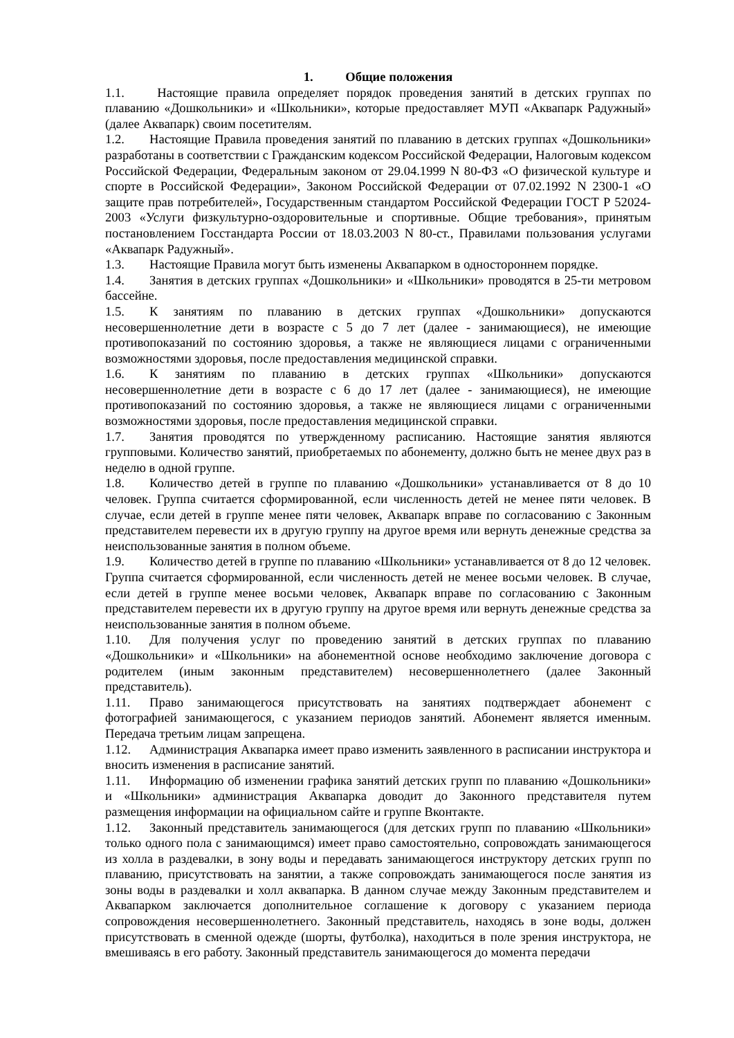1. Общие положения
1.1. Настоящие правила определяет порядок проведения занятий в детских группах по плаванию «Дошкольники» и «Школьники», которые предоставляет МУП «Аквапарк Радужный» (далее Аквапарк) своим посетителям.
1.2. Настоящие Правила проведения занятий по плаванию в детских группах «Дошкольники» разработаны в соответствии с Гражданским кодексом Российской Федерации, Налоговым кодексом Российской Федерации, Федеральным законом от 29.04.1999 N 80-ФЗ «О физической культуре и спорте в Российской Федерации», Законом Российской Федерации от 07.02.1992 N 2300-1 «О защите прав потребителей», Государственным стандартом Российской Федерации ГОСТ Р 52024-2003 «Услуги физкультурно-оздоровительные и спортивные. Общие требования», принятым постановлением Госстандарта России от 18.03.2003 N 80-ст., Правилами пользования услугами «Аквапарк Радужный».
1.3. Настоящие Правила могут быть изменены Аквапарком в одностороннем порядке.
1.4. Занятия в детских группах «Дошкольники» и «Школьники» проводятся в 25-ти метровом бассейне.
1.5. К занятиям по плаванию в детских группах «Дошкольники» допускаются несовершеннолетние дети в возрасте с 5 до 7 лет (далее - занимающиеся), не имеющие противопоказаний по состоянию здоровья, а также не являющиеся лицами с ограниченными возможностями здоровья, после предоставления медицинской справки.
1.6. К занятиям по плаванию в детских группах «Школьники» допускаются несовершеннолетние дети в возрасте с 6 до 17 лет (далее - занимающиеся), не имеющие противопоказаний по состоянию здоровья, а также не являющиеся лицами с ограниченными возможностями здоровья, после предоставления медицинской справки.
1.7. Занятия проводятся по утвержденному расписанию. Настоящие занятия являются групповыми. Количество занятий, приобретаемых по абонементу, должно быть не менее двух раз в неделю в одной группе.
1.8. Количество детей в группе по плаванию «Дошкольники» устанавливается от 8 до 10 человек. Группа считается сформированной, если численность детей не менее пяти человек. В случае, если детей в группе менее пяти человек, Аквапарк вправе по согласованию с Законным представителем перевести их в другую группу на другое время или вернуть денежные средства за неиспользованные занятия в полном объеме.
1.9. Количество детей в группе по плаванию «Школьники» устанавливается от 8 до 12 человек. Группа считается сформированной, если численность детей не менее восьми человек. В случае, если детей в группе менее восьми человек, Аквапарк вправе по согласованию с Законным представителем перевести их в другую группу на другое время или вернуть денежные средства за неиспользованные занятия в полном объеме.
1.10. Для получения услуг по проведению занятий в детских группах по плаванию «Дошкольники» и «Школьники» на абонементной основе необходимо заключение договора с родителем (иным законным представителем) несовершеннолетнего (далее Законный представитель).
1.11. Право занимающегося присутствовать на занятиях подтверждает абонемент с фотографией занимающегося, с указанием периодов занятий. Абонемент является именным. Передача третьим лицам запрещена.
1.12. Администрация Аквапарка имеет право изменить заявленного в расписании инструктора и вносить изменения в расписание занятий.
1.11. Информацию об изменении графика занятий детских групп по плаванию «Дошкольники» и «Школьники» администрация Аквапарка доводит до Законного представителя путем размещения информации на официальном сайте и группе Вконтакте.
1.12. Законный представитель занимающегося (для детских групп по плаванию «Школьники» только одного пола с занимающимся) имеет право самостоятельно, сопровождать занимающегося из холла в раздевалки, в зону воды и передавать занимающегося инструктору детских групп по плаванию, присутствовать на занятии, а также сопровождать занимающегося после занятия из зоны воды в раздевалки и холл аквапарка. В данном случае между Законным представителем и Аквапарком заключается дополнительное соглашение к договору с указанием периода сопровождения несовершеннолетнего. Законный представитель, находясь в зоне воды, должен присутствовать в сменной одежде (шорты, футболка), находиться в поле зрения инструктора, не вмешиваясь в его работу. Законный представитель занимающегося до момента передачи